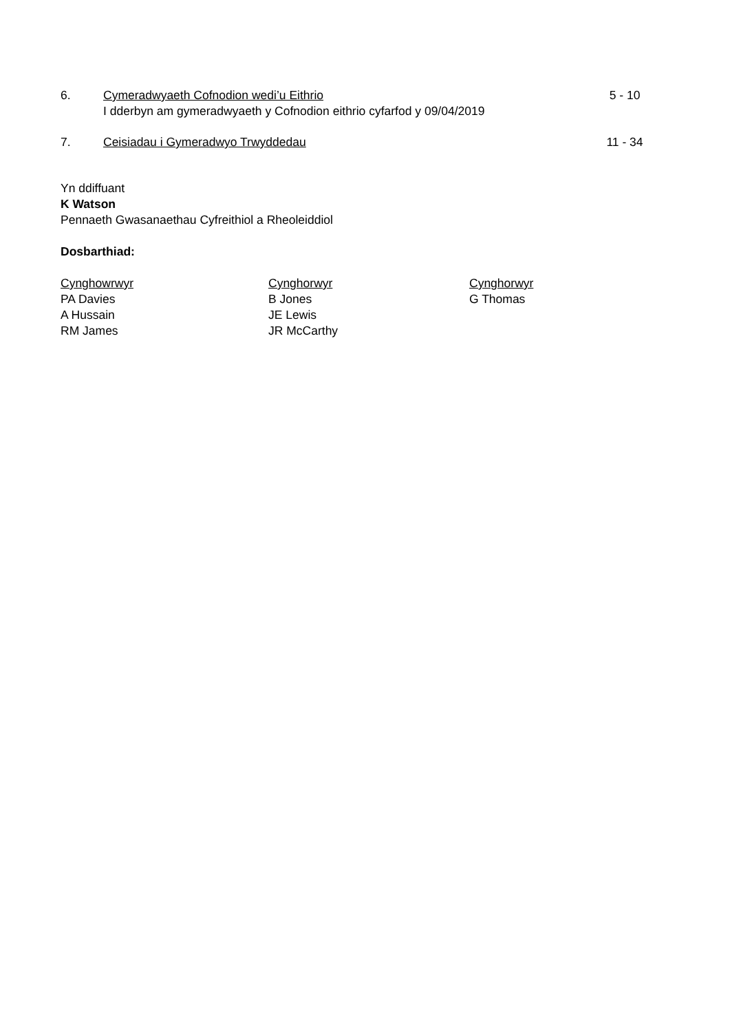6. Cymeradwyaeth Cofnodion wedi’u Eithrio
I dderbyn am gymeradwyaeth y Cofnodion eithrio cyfarfod y 09/04/2019
5 - 10
7. Ceisiadau i Gymeradwyo Trwyddedau
11 - 34
Yn ddiffuant
K Watson
Pennaeth Gwasanaethau Cyfreithiol a Rheoleiddiol
Dosbarthiad:
Cynghowrwyr
PA Davies
A Hussain
RM James
Cynghorwyr
B Jones
JE Lewis
JR McCarthy
Cynghorwyr
G Thomas